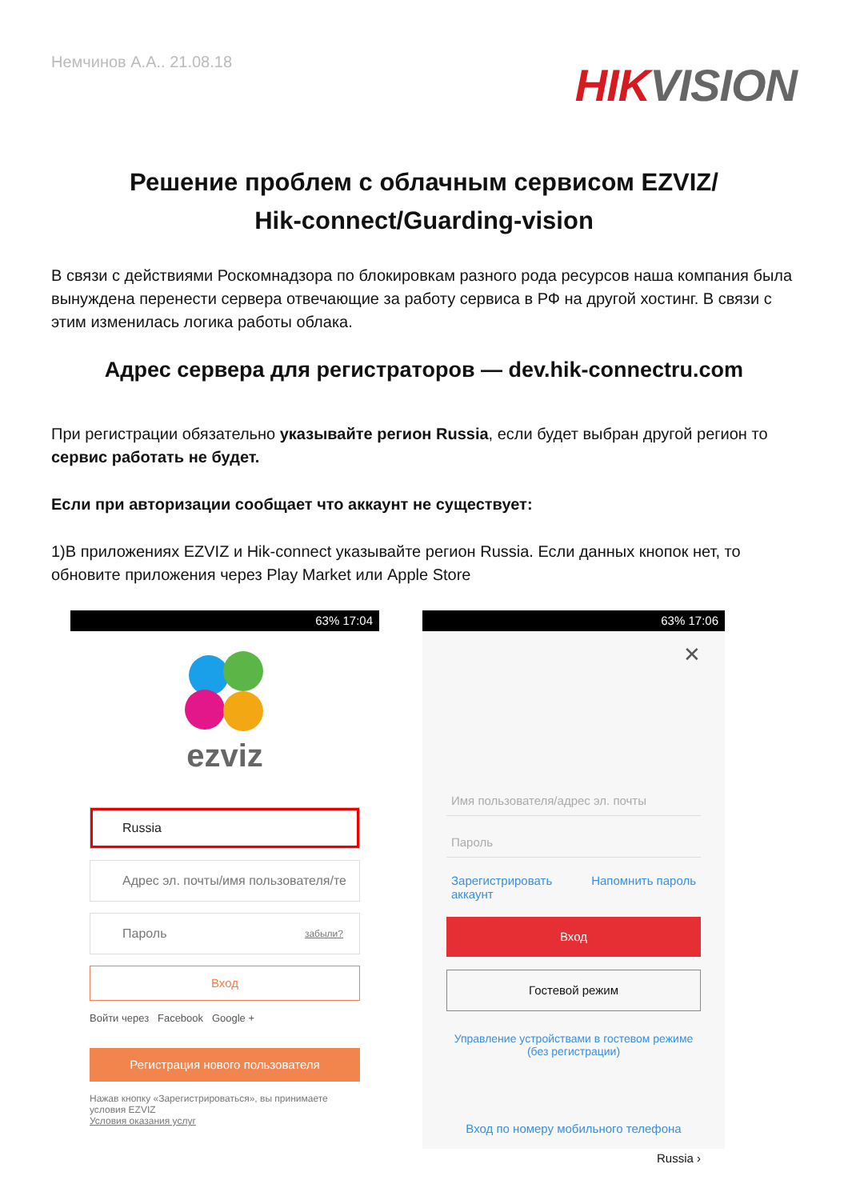Немчинов А.А.. 21.08.18
HIK VISION
Решение проблем с облачным сервисом EZVIZ/
Hik-connect/Guarding-vision
В связи с действиями Роскомнадзора по блокировкам разного рода ресурсов наша компания была вынуждена перенести сервера отвечающие за работу сервиса в РФ на другой хостинг. В связи с этим изменилась логика работы облака.
Адрес сервера для регистраторов — dev.hik-connectru.com
При регистрации обязательно указывайте регион Russia, если будет выбран другой регион то сервис работать не будет.
Если при авторизации сообщает что аккаунт не существует:
1)В приложениях EZVIZ и Hik-connect указывайте регион Russia. Если данных кнопок нет, то обновите приложения через Play Market или Apple Store
63% 17:04
ezviz
Russia
Адрес эл. почты/имя пользователя/те
Пароль забыли?
Вход
Войти через Facebook Google +
Регистрация нового пользователя
Нажав кнопку «Зарегистрироваться», вы принимаете условия EZVIZ
Условия оказания услуг
63% 17:06
✕
Имя пользователя/адрес эл. почты
Пароль
Зарегистрировать
аккаунт Напомнить пароль
Вход
Гостевой режим
Управление устройствами в гостевом режиме
(без регистрации)
Вход по номеру мобильного телефона
Russia ›